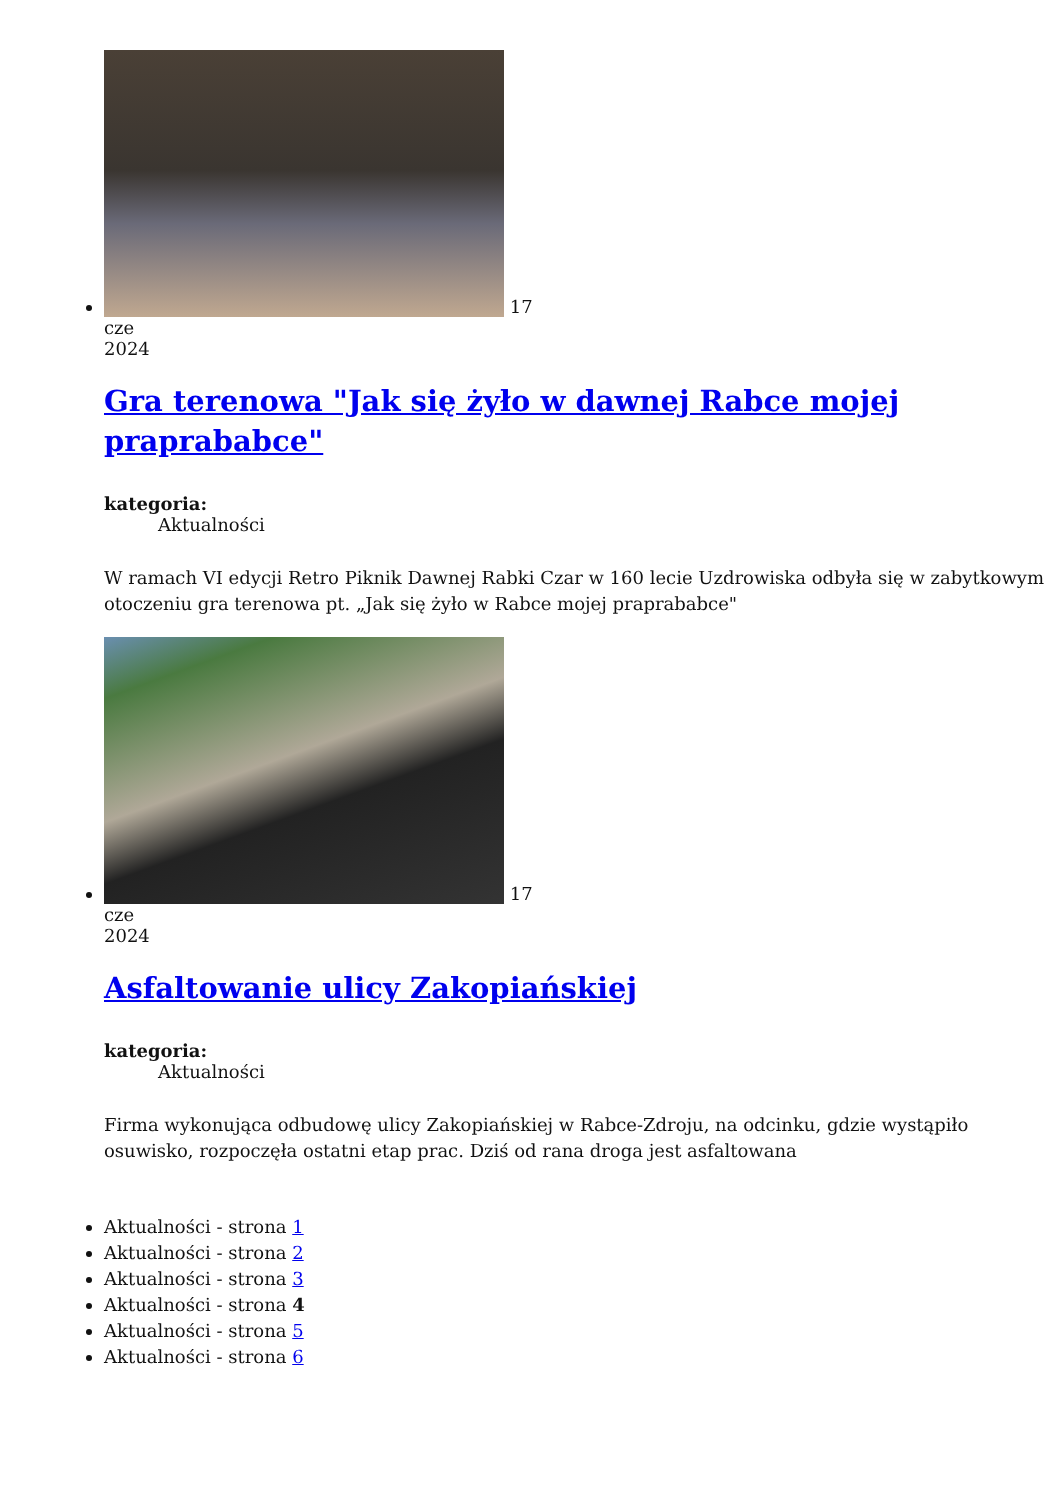17
cze
2024
Gra terenowa "Jak się żyło w dawnej Rabce mojej praprababce"
kategoria:
Aktualności
W ramach VI edycji Retro Piknik Dawnej Rabki Czar w 160 lecie Uzdrowiska odbyła się w zabytkowym otoczeniu gra terenowa pt. „Jak się żyło w Rabce mojej praprababce"
17
cze
2024
Asfaltowanie ulicy Zakopiańskiej
kategoria:
Aktualności
Firma wykonująca odbudowę ulicy Zakopiańskiej w Rabce-Zdroju, na odcinku, gdzie wystąpiło osuwisko, rozpoczęła ostatni etap prac. Dziś od rana droga jest asfaltowana
Aktualności - strona 1
Aktualności - strona 2
Aktualności - strona 3
Aktualności - strona 4
Aktualności - strona 5
Aktualności - strona 6